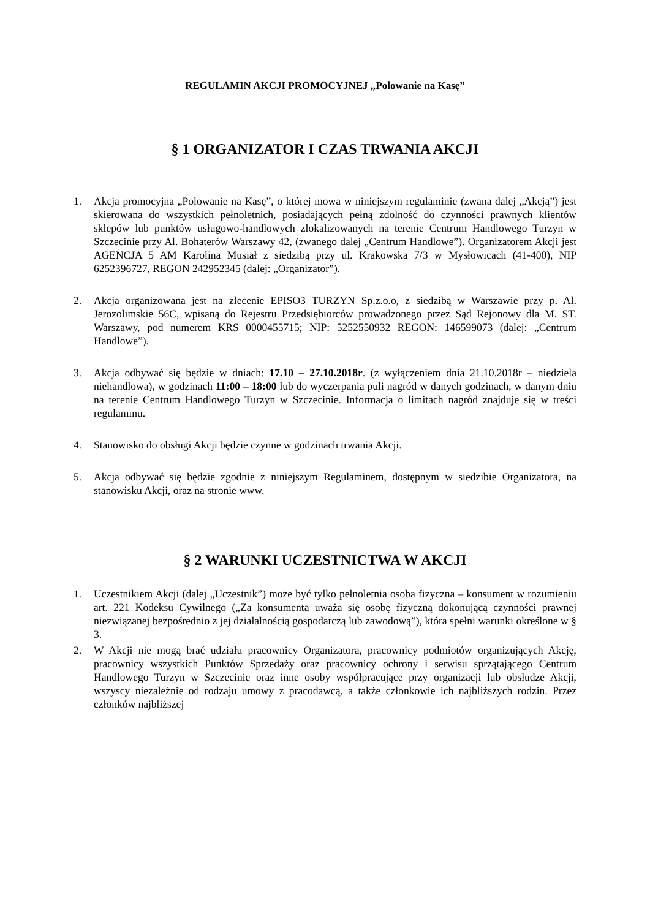REGULAMIN AKCJI PROMOCYJNEJ „Polowanie na Kasę”
§ 1 ORGANIZATOR I CZAS TRWANIA AKCJI
1. Akcja promocyjna „Polowanie na Kasę”, o której mowa w niniejszym regulaminie (zwana dalej „Akcją”) jest skierowana do wszystkich pełnoletnich, posiadających pełną zdolność do czynności prawnych klientów sklepów lub punktów usługowo-handlowych zlokalizowanych na terenie Centrum Handlowego Turzyn w Szczecinie przy Al. Bohaterów Warszawy 42, (zwanego dalej „Centrum Handlowe”). Organizatorem Akcji jest AGENCJA 5 AM Karolina Musiał z siedzibą przy ul. Krakowska 7/3 w Mysłowicach (41-400), NIP 6252396727, REGON 242952345 (dalej: „Organizator”).
2. Akcja organizowana jest na zlecenie EPISO3 TURZYN Sp.z.o.o, z siedzibą w Warszawie przy p. Al. Jerozolimskie 56C, wpisaną do Rejestru Przedsiębiorców prowadzonego przez Sąd Rejonowy dla M. ST. Warszawy, pod numerem KRS 0000455715; NIP: 5252550932 REGON: 146599073 (dalej: „Centrum Handlowe”).
3. Akcja odbywać się będzie w dniach: 17.10 – 27.10.2018r. (z wyłączeniem dnia 21.10.2018r – niedziela niehandlowa), w godzinach 11:00 – 18:00 lub do wyczerpania puli nagród w danych godzinach, w danym dniu na terenie Centrum Handlowego Turzyn w Szczecinie. Informacja o limitach nagród znajduje się w treści regulaminu.
4. Stanowisko do obsługi Akcji będzie czynne w godzinach trwania Akcji.
5. Akcja odbywać się będzie zgodnie z niniejszym Regulaminem, dostępnym w siedzibie Organizatora, na stanowisku Akcji, oraz na stronie www.
§ 2 WARUNKI UCZESTNICTWA W AKCJI
1. Uczestnikiem Akcji (dalej „Uczestnik”) może być tylko pełnoletnia osoba fizyczna – konsument w rozumieniu art. 221 Kodeksu Cywilnego („Za konsumenta uważa się osobę fizyczną dokonującą czynności prawnej niezwiązanej bezpośrednio z jej działalnością gospodarczą lub zawodową”), która spełni warunki określone w § 3.
2. W Akcji nie mogą brać udziału pracownicy Organizatora, pracownicy podmiotów organizujących Akcję, pracownicy wszystkich Punktów Sprzedaży oraz pracownicy ochrony i serwisu sprzątającego Centrum Handlowego Turzyn w Szczecinie oraz inne osoby współpracujące przy organizacji lub obsłudze Akcji, wszyscy niezależnie od rodzaju umowy z pracodawcą, a także członkowie ich najbliższych rodzin. Przez członków najbliższej